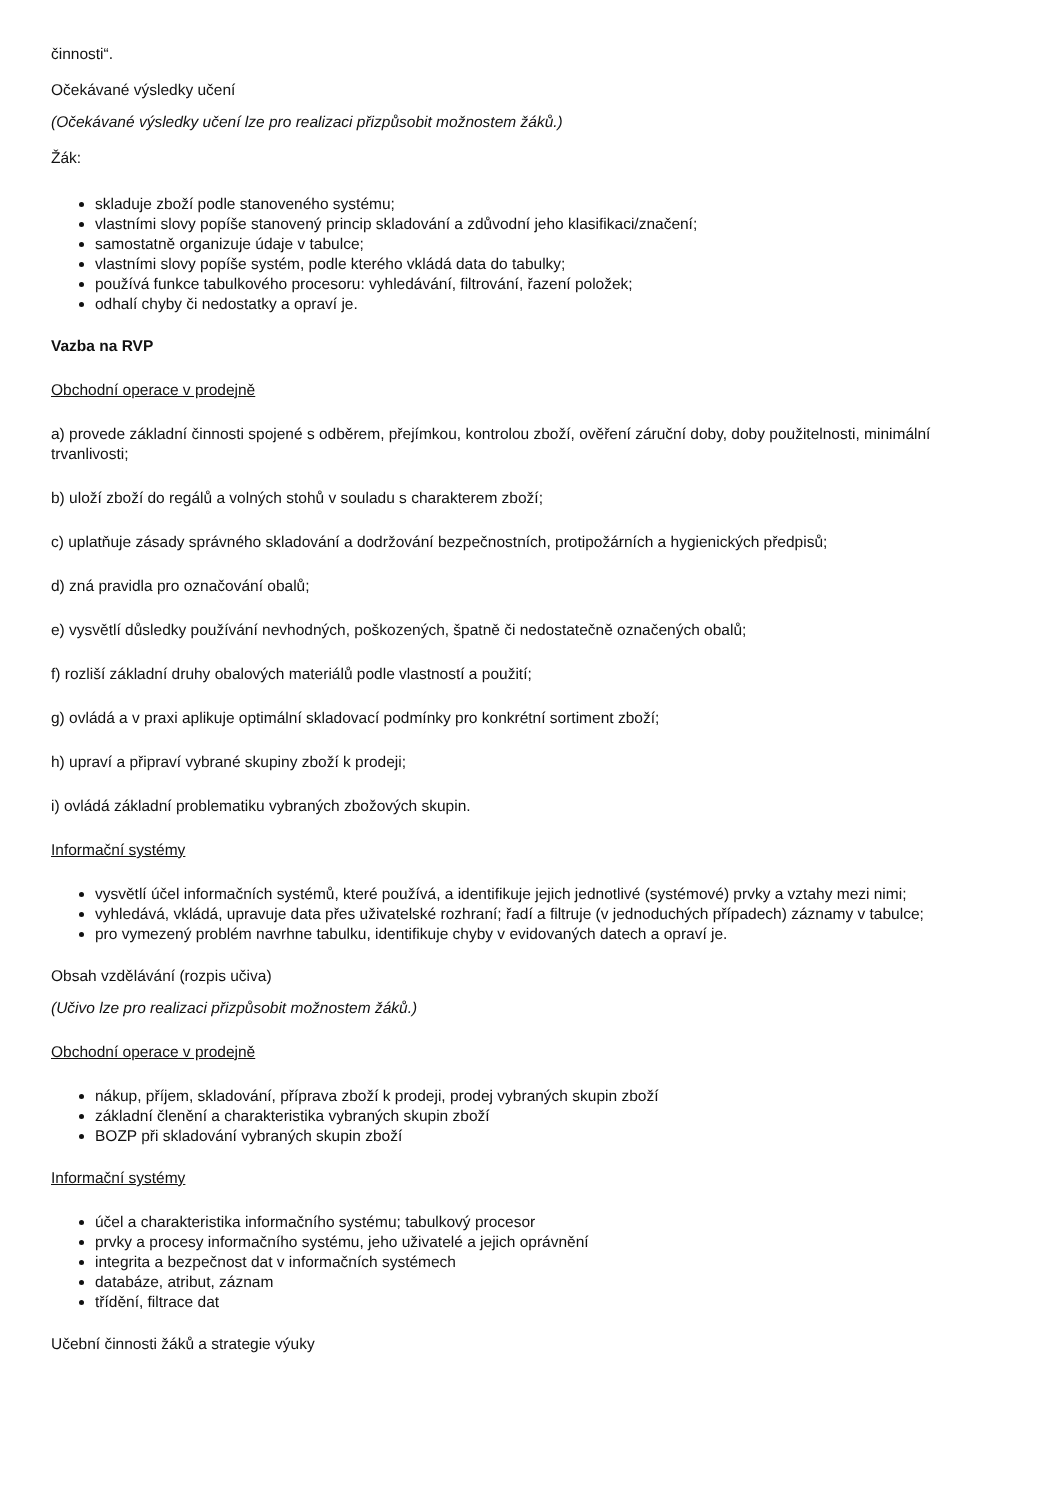činnosti“.
Očekávané výsledky učení
(Očekávané výsledky učení lze pro realizaci přizpůsobit možnostem žáků.)
Žák:
skladuje zboží podle stanoveného systému;
vlastními slovy popíše stanovený princip skladování a zdůvodní jeho klasifikaci/značení;
samostatně organizuje údaje v tabulce;
vlastními slovy popíše systém, podle kterého vkládá data do tabulky;
používá funkce tabulkového procesoru: vyhledávání, filtrování, řazení položek;
odhalí chyby či nedostatky a opraví je.
Vazba na RVP
Obchodní operace v prodejně
a) provede základní činnosti spojené s odběrem, přejímkou, kontrolou zboží, ověření záruční doby, doby použitelnosti, minimální trvanlivosti;
b) uloží zboží do regálů a volných stohů v souladu s charakterem zboží;
c) uplatňuje zásady správného skladování a dodržování bezpečnostních, protipožárních a hygienických předpisů;
d) zná pravidla pro označování obalů;
e) vysvětlí důsledky používání nevhodných, poškozených, špatně či nedostatečně označených obalů;
f) rozliší základní druhy obalových materiálů podle vlastností a použití;
g) ovládá a v praxi aplikuje optimální skladovací podmínky pro konkrétní sortiment zboží;
h) upraví a připraví vybrané skupiny zboží k prodeji;
i) ovládá základní problematiku vybraných zbožových skupin.
Informační systémy
vysvětlí účel informačních systémů, které používá, a identifikuje jejich jednotlivé (systémové) prvky a vztahy mezi nimi;
vyhledává, vkládá, upravuje data přes uživatelské rozhraní; řadí a filtruje (v jednoduchých případech) záznamy v tabulce;
pro vymezený problém navrhne tabulku, identifikuje chyby v evidovaných datech a opraví je.
Obsah vzdělávání (rozpis učiva)
(Učivo lze pro realizaci přizpůsobit možnostem žáků.)
Obchodní operace v prodejně
nákup, příjem, skladování, příprava zboží k prodeji, prodej vybraných skupin zboží
základní členění a charakteristika vybraných skupin zboží
BOZP při skladování vybraných skupin zboží
Informační systémy
účel a charakteristika informačního systému; tabulkový procesor
prvky a procesy informačního systému, jeho uživatelé a jejich oprávnění
integrita a bezpečnost dat v informačních systémech
databáze, atribut, záznam
třídění, filtrace dat
Učební činnosti žáků a strategie výuky